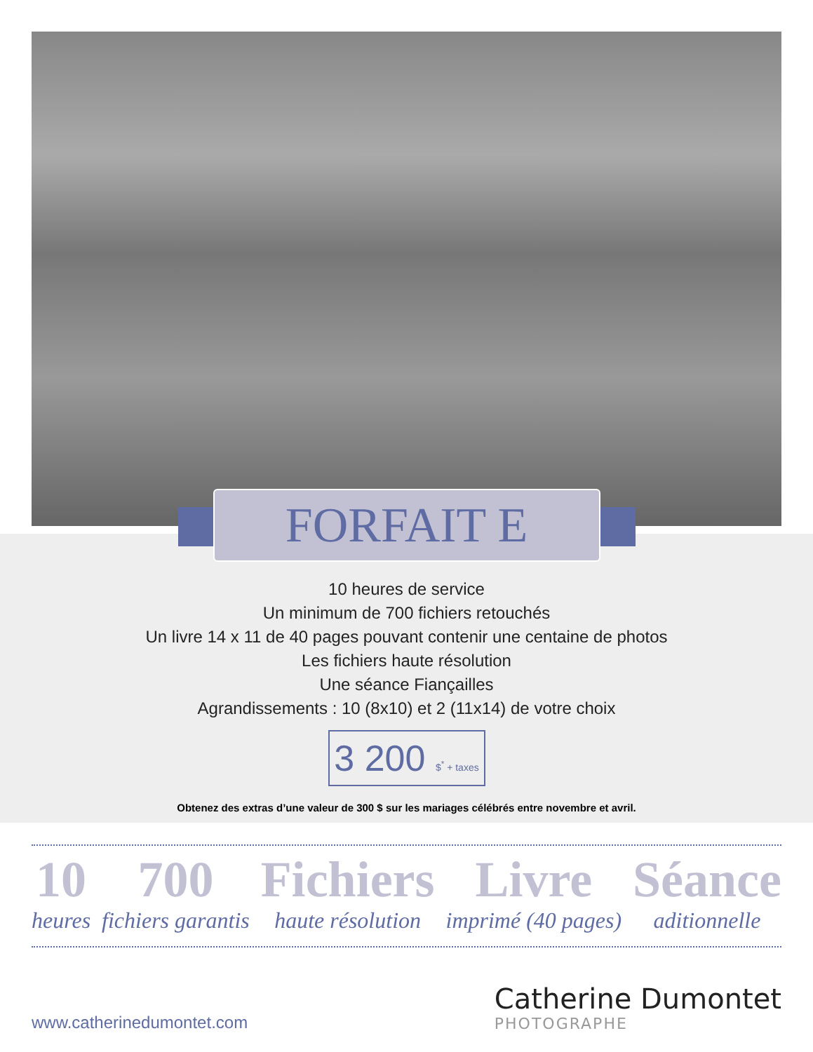FORFAIT E
10 heures de service
Un minimum de 700 fichiers retouchés
Un livre 14 x 11 de 40 pages pouvant contenir une centaine de photos
Les fichiers haute résolution
Une séance Fiançailles
Agrandissements : 10 (8x10) et 2 (11x14) de votre choix
3 200 $<sup>*</sup> + taxes
Obtenez des extras d’une valeur de 300 $ sur les mariages célébrés entre novembre et avril.
10
heures
700
fichiers garantis
Fichiers
haute résolution
Livre
imprimé (40 pages)
Séance
aditionnelle
www.catherinedumontet.com
Catherine Dumontet
PHOTOGRAPHE